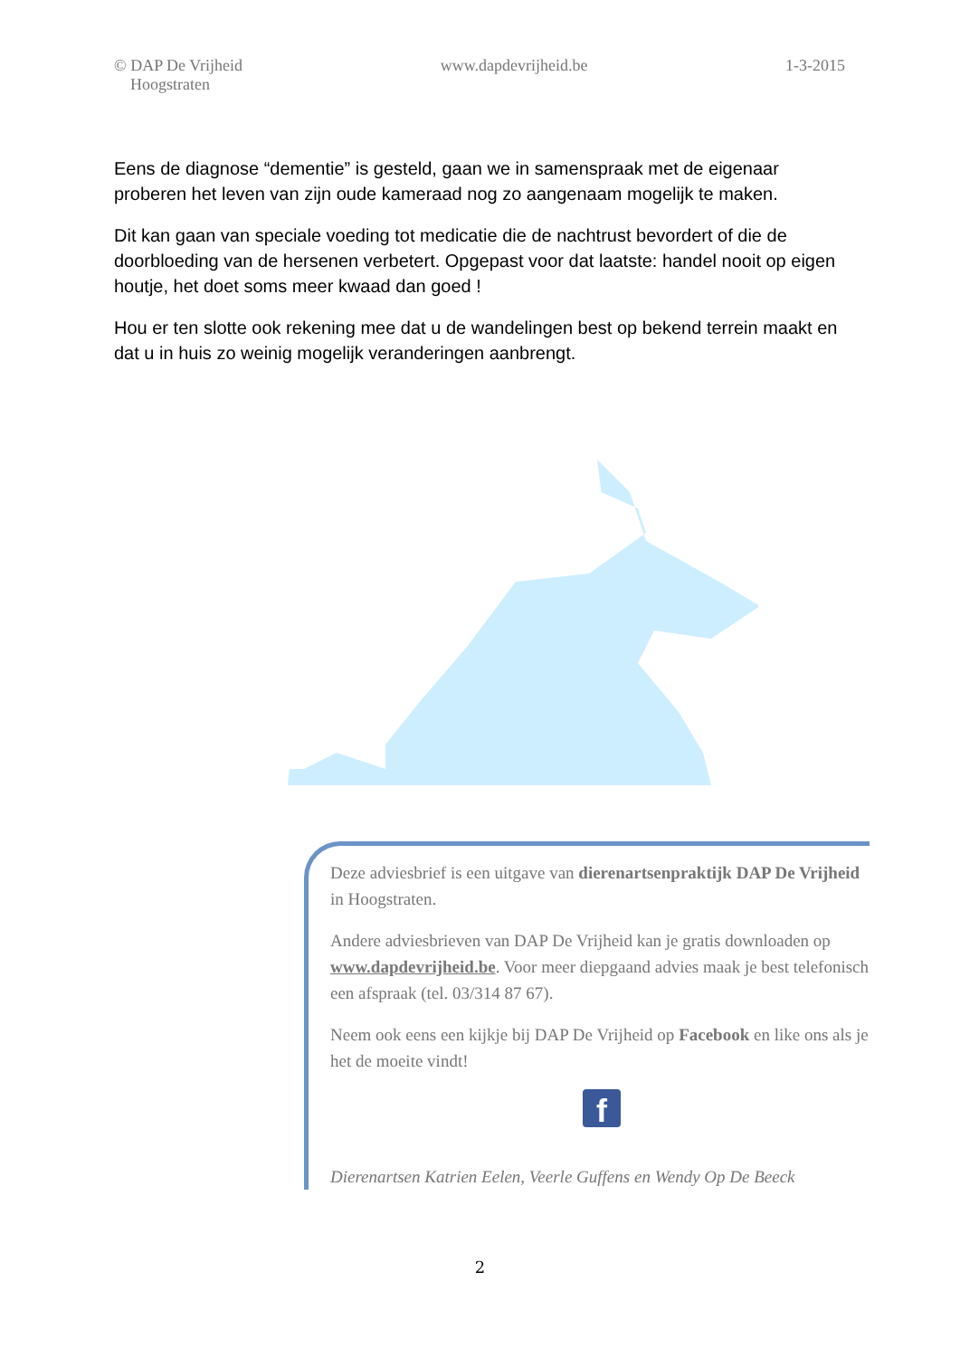© DAP De Vrijheid
Hoogstraten
www.dapdevrijheid.be 1-3-2015
Eens de diagnose “dementie” is gesteld, gaan we in samenspraak met de eigenaar proberen het leven van zijn oude kameraad nog zo aangenaam mogelijk te maken.
Dit kan gaan van speciale voeding tot medicatie die de nachtrust bevordert of die de doorbloeding van de hersenen verbetert. Opgepast voor dat laatste: handel nooit op eigen houtje, het doet soms meer kwaad dan goed !
Hou er ten slotte ook rekening mee dat u de wandelingen best op bekend terrein maakt en dat u in huis zo weinig mogelijk veranderingen aanbrengt.
Deze adviesbrief is een uitgave van dierenartsenpraktijk DAP De Vrijheid in Hoogstraten.
Andere adviesbrieven van DAP De Vrijheid kan je gratis downloaden op www.dapdevrijheid.be. Voor meer diepgaand advies maak je best telefonisch een afspraak (tel. 03/314 87 67).
Neem ook eens een kijkje bij DAP De Vrijheid op Facebook en like ons als je het de moeite vindt!
f
Dierenartsen Katrien Eelen, Veerle Guffens en Wendy Op De Beeck
2